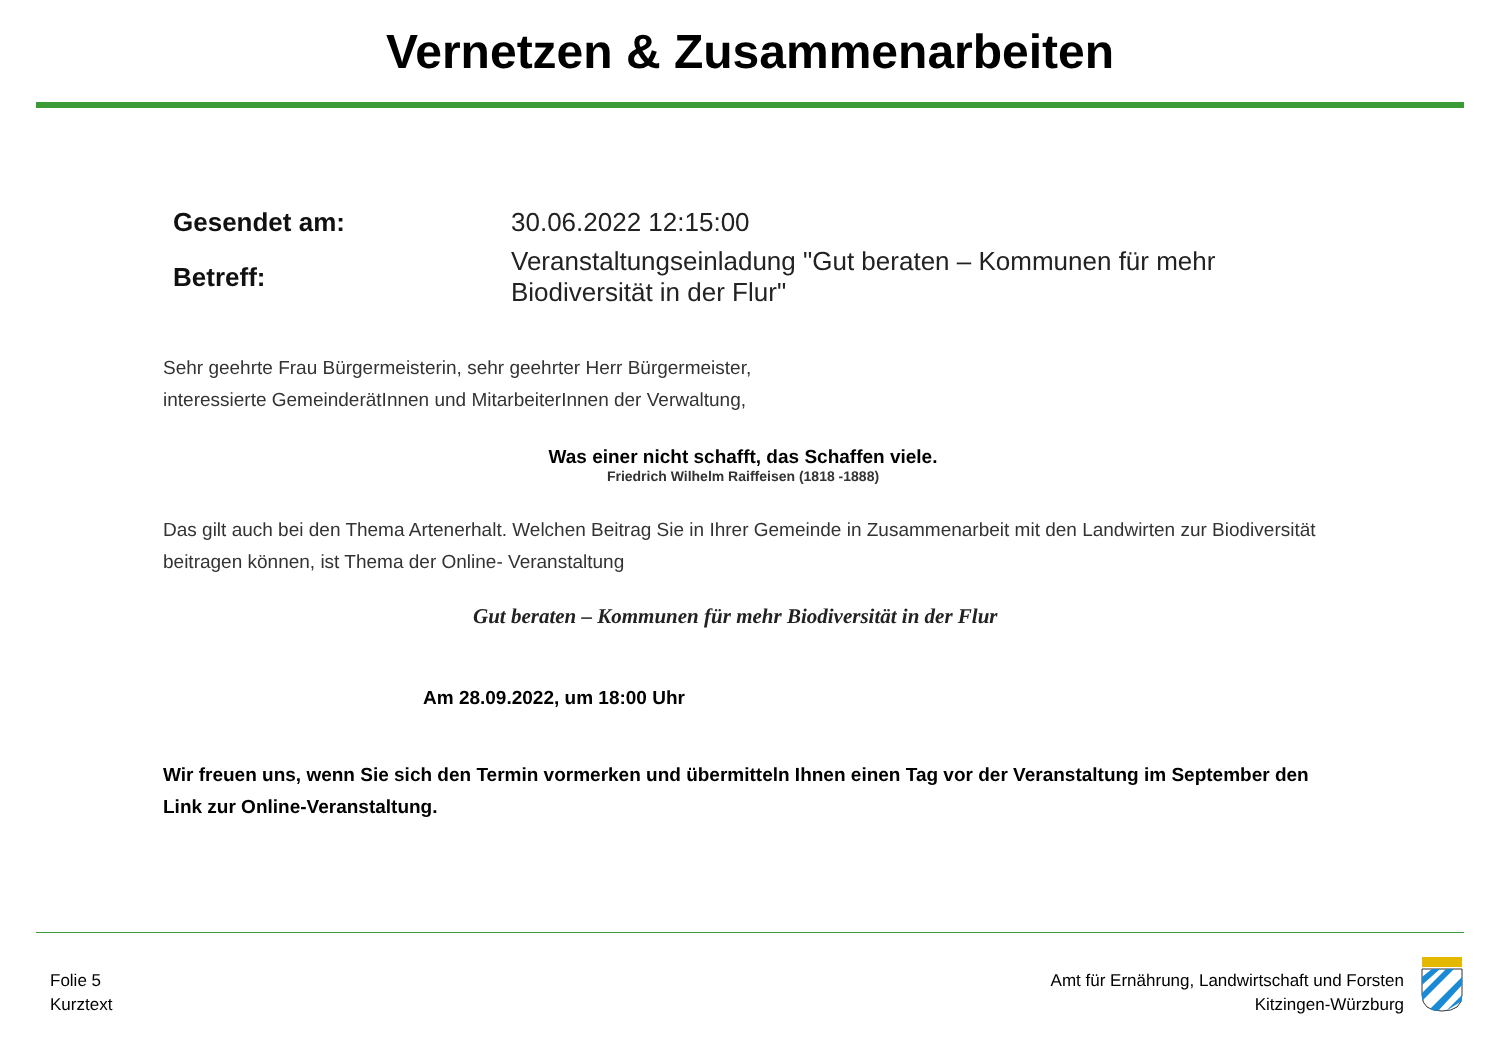Vernetzen & Zusammenarbeiten
| Gesendet am: | 30.06.2022 12:15:00 |
| Betreff: | Veranstaltungseinladung "Gut beraten – Kommunen für mehr Biodiversität in der Flur" |
Sehr geehrte Frau Bürgermeisterin, sehr geehrter Herr Bürgermeister,
interessierte GemeinderätInnen und MitarbeiterInnen der Verwaltung,
Was einer nicht schafft, das Schaffen viele.
Friedrich Wilhelm Raiffeisen (1818 -1888)
Das gilt auch bei den Thema Artenerhalt. Welchen Beitrag Sie in Ihrer Gemeinde in Zusammenarbeit mit den Landwirten zur Biodiversität beitragen können, ist Thema der Online- Veranstaltung
Gut beraten – Kommunen für mehr Biodiversität in der Flur
Am 28.09.2022, um 18:00 Uhr
Wir freuen uns, wenn Sie sich den Termin vormerken und übermitteln Ihnen einen Tag vor der Veranstaltung im September den Link zur Online-Veranstaltung.
Folie 5
Kurztext
Amt für Ernährung, Landwirtschaft und Forsten
Kitzingen-Würzburg